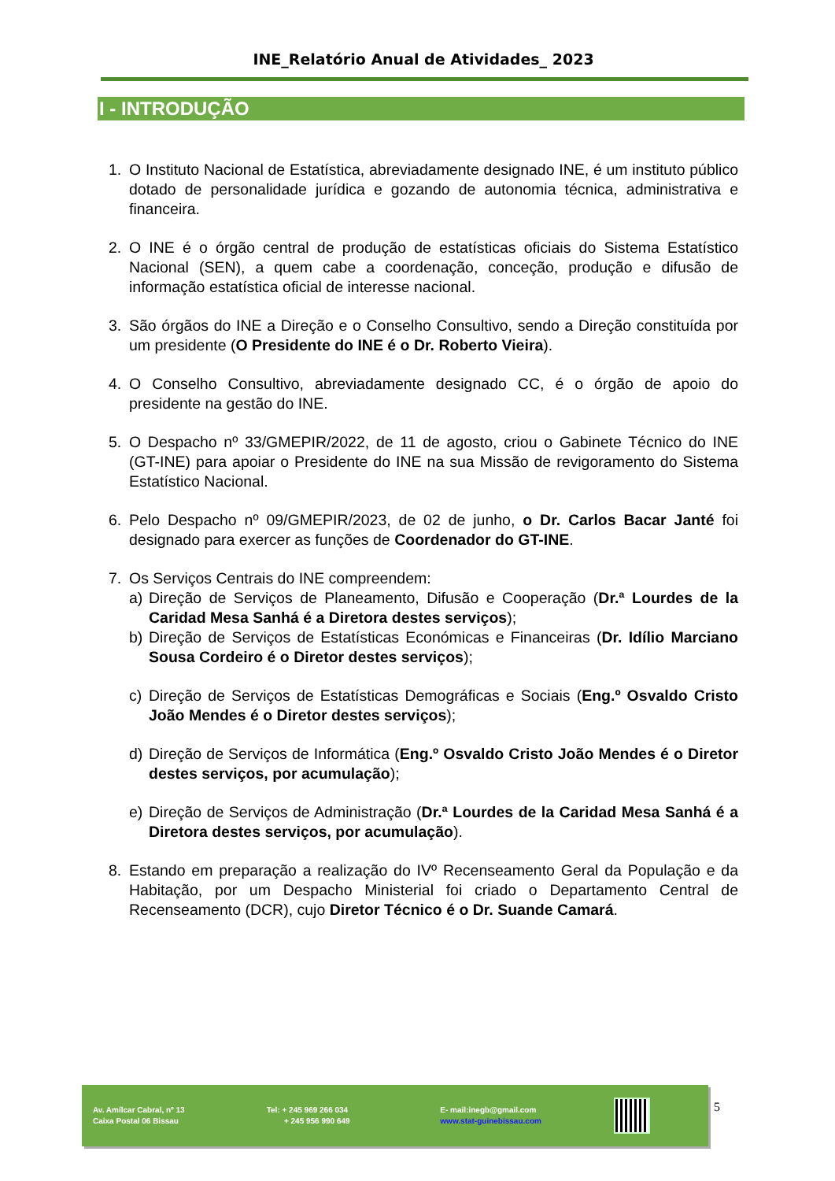INE_Relatório Anual de Atividades_ 2023
I - INTRODUÇÃO
1. O Instituto Nacional de Estatística, abreviadamente designado INE, é um instituto público dotado de personalidade jurídica e gozando de autonomia técnica, administrativa e financeira.
2. O INE é o órgão central de produção de estatísticas oficiais do Sistema Estatístico Nacional (SEN), a quem cabe a coordenação, conceção, produção e difusão de informação estatística oficial de interesse nacional.
3. São órgãos do INE a Direção e o Conselho Consultivo, sendo a Direção constituída por um presidente (O Presidente do INE é o Dr. Roberto Vieira).
4. O Conselho Consultivo, abreviadamente designado CC, é o órgão de apoio do presidente na gestão do INE.
5. O Despacho nº 33/GMEPIR/2022, de 11 de agosto, criou o Gabinete Técnico do INE (GT-INE) para apoiar o Presidente do INE na sua Missão de revigoramento do Sistema Estatístico Nacional.
6. Pelo Despacho nº 09/GMEPIR/2023, de 02 de junho, o Dr. Carlos Bacar Janté foi designado para exercer as funções de Coordenador do GT-INE.
7. Os Serviços Centrais do INE compreendem:
a) Direção de Serviços de Planeamento, Difusão e Cooperação (Dr.ª Lourdes de la Caridad Mesa Sanhá é a Diretora destes serviços);
b) Direção de Serviços de Estatísticas Económicas e Financeiras (Dr. Idílio Marciano Sousa Cordeiro é o Diretor destes serviços);
c) Direção de Serviços de Estatísticas Demográficas e Sociais (Eng.º Osvaldo Cristo João Mendes é o Diretor destes serviços);
d) Direção de Serviços de Informática (Eng.º Osvaldo Cristo João Mendes é o Diretor destes serviços, por acumulação);
e) Direção de Serviços de Administração (Dr.ª Lourdes de la Caridad Mesa Sanhá é a Diretora destes serviços, por acumulação).
8. Estando em preparação a realização do IVº Recenseamento Geral da População e da Habitação, por um Despacho Ministerial foi criado o Departamento Central de Recenseamento (DCR), cujo Diretor Técnico é o Dr. Suande Camará.
Av. Amílcar Cabral, nº 13
Caixa Postal 06 Bissau
Tel: + 245 969 266 034
+ 245 956 990 649
E- mail:inegb@gmail.com
www.stat-guinebissau.com
5